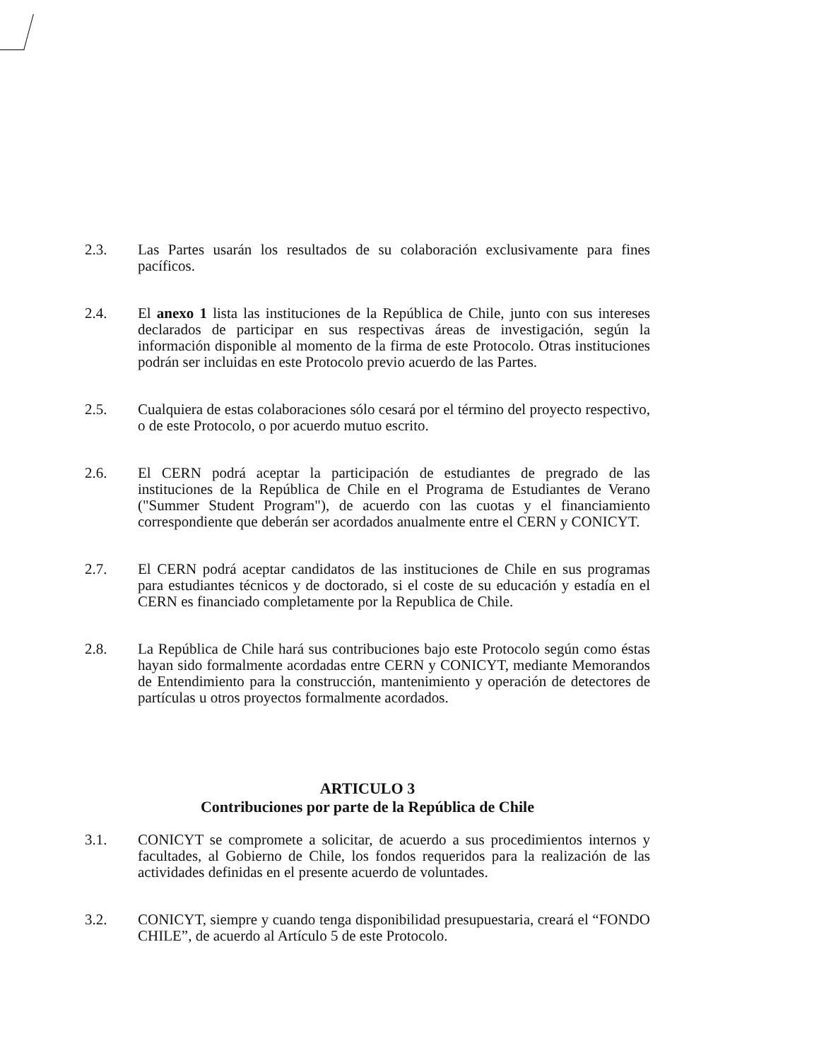2.3. Las Partes usarán los resultados de su colaboración exclusivamente para fines pacíficos.
2.4. El anexo 1 lista las instituciones de la República de Chile, junto con sus intereses declarados de participar en sus respectivas áreas de investigación, según la información disponible al momento de la firma de este Protocolo. Otras instituciones podrán ser incluidas en este Protocolo previo acuerdo de las Partes.
2.5. Cualquiera de estas colaboraciones sólo cesará por el término del proyecto respectivo, o de este Protocolo, o por acuerdo mutuo escrito.
2.6. El CERN podrá aceptar la participación de estudiantes de pregrado de las instituciones de la República de Chile en el Programa de Estudiantes de Verano ("Summer Student Program"), de acuerdo con las cuotas y el financiamiento correspondiente que deberán ser acordados anualmente entre el CERN y CONICYT.
2.7. El CERN podrá aceptar candidatos de las instituciones de Chile en sus programas para estudiantes técnicos y de doctorado, si el coste de su educación y estadía en el CERN es financiado completamente por la Republica de Chile.
2.8. La República de Chile hará sus contribuciones bajo este Protocolo según como éstas hayan sido formalmente acordadas entre CERN y CONICYT, mediante Memorandos de Entendimiento para la construcción, mantenimiento y operación de detectores de partículas u otros proyectos formalmente acordados.
ARTICULO 3
Contribuciones por parte de la República de Chile
3.1. CONICYT se compromete a solicitar, de acuerdo a sus procedimientos internos y facultades, al Gobierno de Chile, los fondos requeridos para la realización de las actividades definidas en el presente acuerdo de voluntades.
3.2. CONICYT, siempre y cuando tenga disponibilidad presupuestaria, creará el “FONDO CHILE”, de acuerdo al Artículo 5 de este Protocolo.